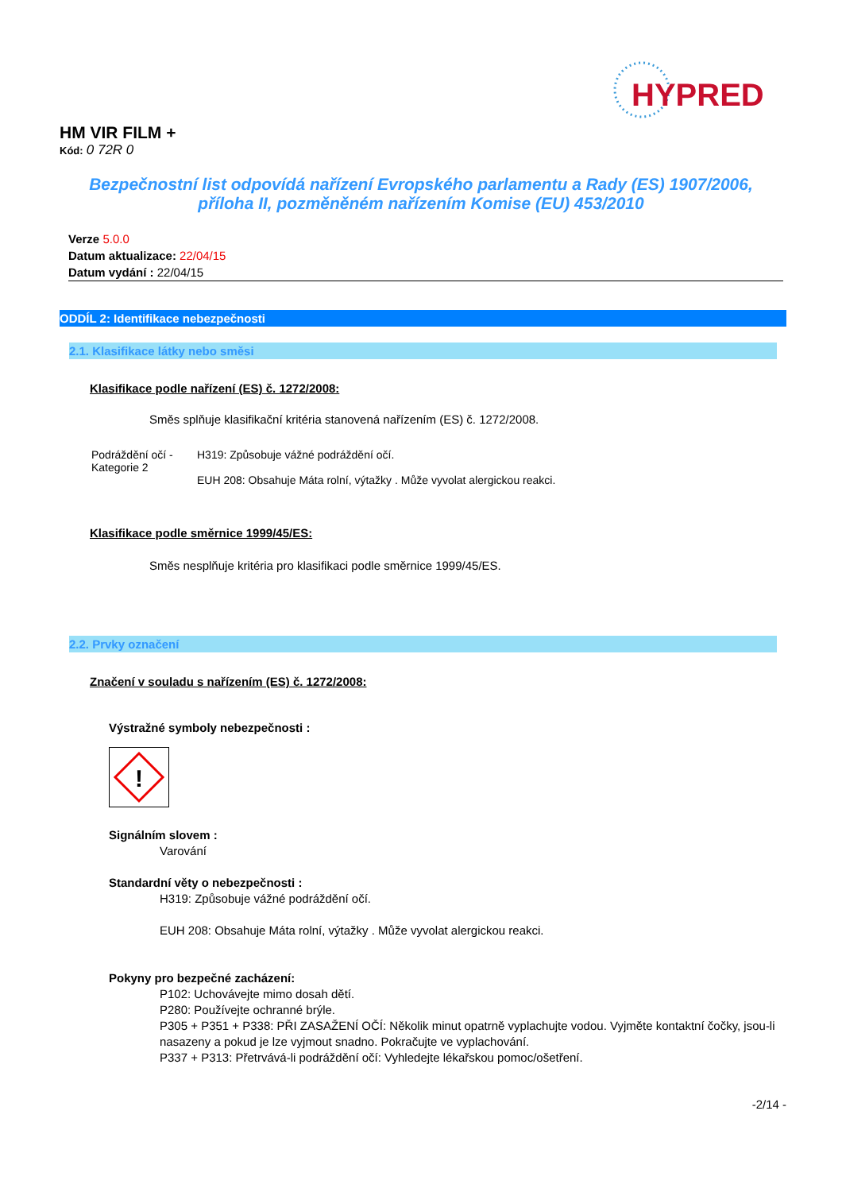HYPRED
HM VIR FILM +
Kód: 0 72R 0
Bezpečnostní list odpovídá nařízení Evropského parlamentu a Rady (ES) 1907/2006,
příloha II, pozměněném nařízením Komise (EU) 453/2010
Verze 5.0.0
Datum aktualizace: 22/04/15
Datum vydání : 22/04/15
ODDÍL 2: Identifikace nebezpečnosti
2.1. Klasifikace látky nebo směsi
Klasifikace podle nařízení (ES) č. 1272/2008:
Směs splňuje klasifikační kritéria stanovená nařízením (ES) č. 1272/2008.
Podráždění očí -
Kategorie 2
H319: Způsobuje vážné podráždění očí.
EUH 208: Obsahuje Máta rolní, výtažky . Může vyvolat alergickou reakci.
Klasifikace podle směrnice 1999/45/ES:
Směs nesplňuje kritéria pro klasifikaci podle směrnice 1999/45/ES.
2.2. Prvky označení
Značení v souladu s nařízením (ES) č. 1272/2008:
Výstražné symboly nebezpečnosti :
!
Signálním slovem :
Varování
Standardní věty o nebezpečnosti :
H319: Způsobuje vážné podráždění očí.
EUH 208: Obsahuje Máta rolní, výtažky . Může vyvolat alergickou reakci.
Pokyny pro bezpečné zacházení:
P102: Uchovávejte mimo dosah dětí.
P280: Používejte ochranné brýle.
P305 + P351 + P338: PŘI ZASAŽENÍ OČÍ: Několik minut opatrně vyplachujte vodou. Vyjměte kontaktní čočky, jsou-li nasazeny a pokud je lze vyjmout snadno. Pokračujte ve vyplachování.
P337 + P313: Přetrvává-li podráždění očí: Vyhledejte lékařskou pomoc/ošetření.
-2/14 -